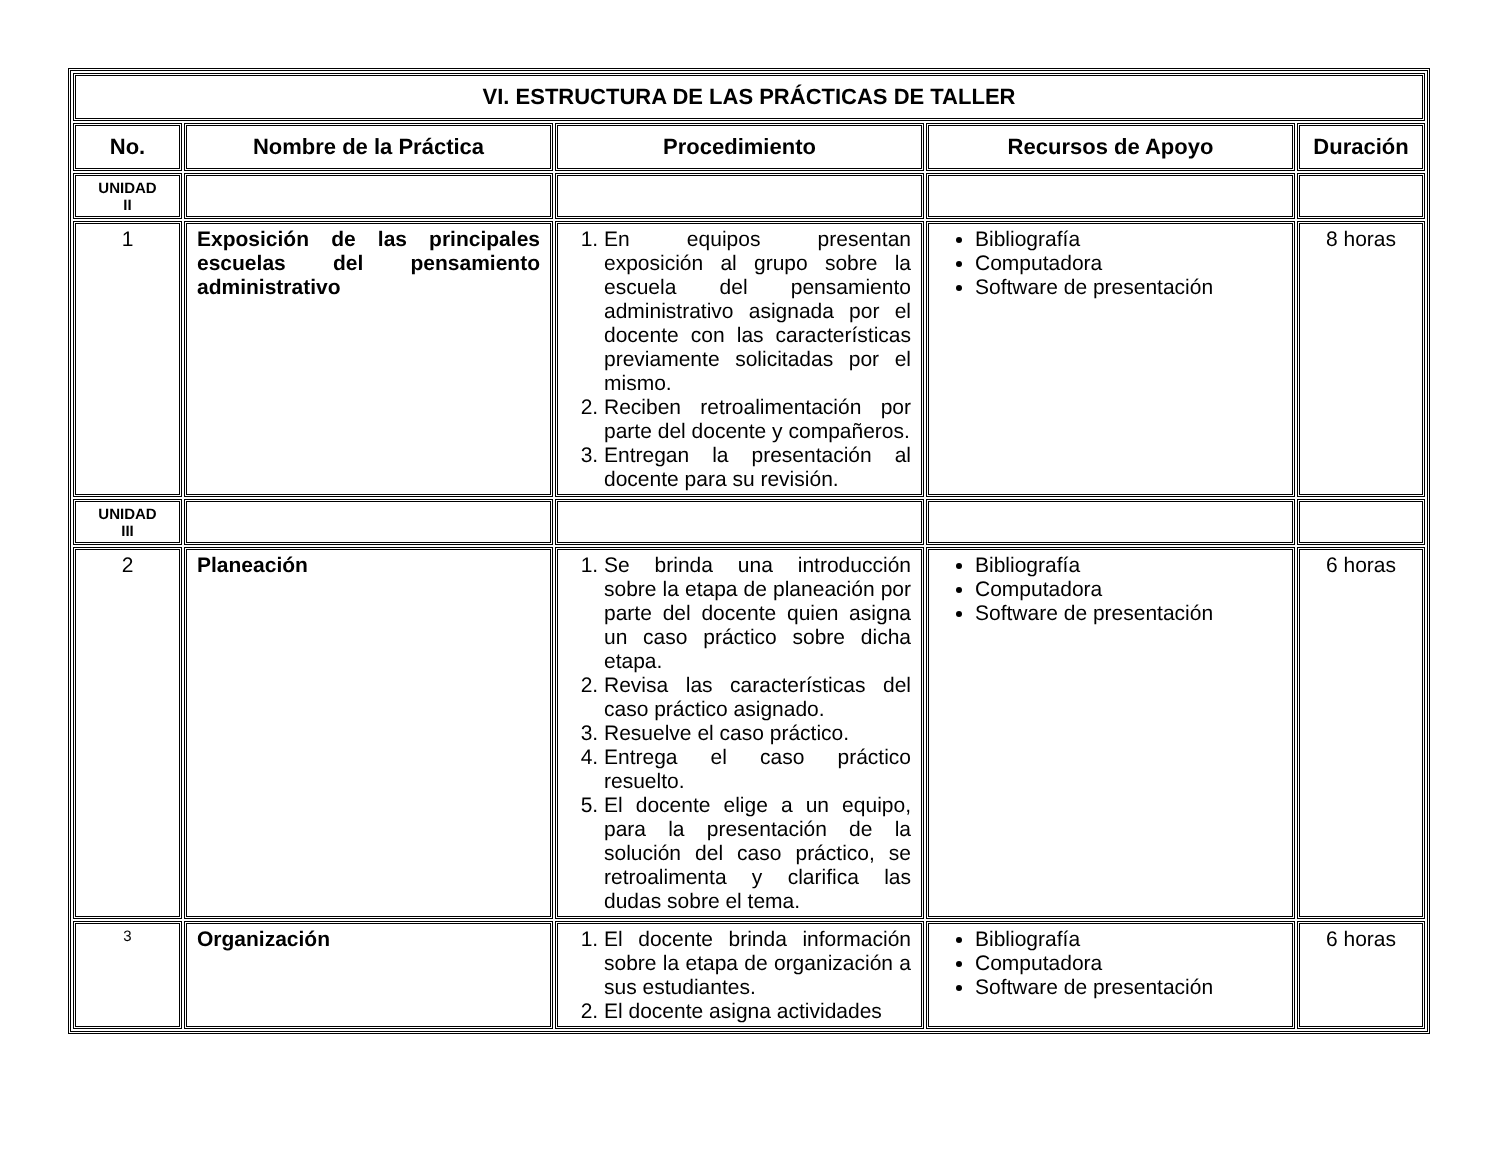| VI. ESTRUCTURA DE LAS PRÁCTICAS DE TALLER | | | | |
| --- | --- | --- | --- | --- |
| No. | Nombre de la Práctica | Procedimiento | Recursos de Apoyo | Duración |
| UNIDAD II | | | | |
| 1 | Exposición de las principales escuelas del pensamiento administrativo | 1. En equipos presentan exposición al grupo sobre la escuela del pensamiento administrativo asignada por el docente con las características previamente solicitadas por el mismo. 2. Reciben retroalimentación por parte del docente y compañeros. 3. Entregan la presentación al docente para su revisión. | Bibliografía Computadora Software de presentación | 8 horas |
| UNIDAD III | | | | |
| 2 | Planeación | 1. Se brinda una introducción sobre la etapa de planeación por parte del docente quien asigna un caso práctico sobre dicha etapa. 2. Revisa las características del caso práctico asignado. 3. Resuelve el caso práctico. 4. Entrega el caso práctico resuelto. 5. El docente elige a un equipo, para la presentación de la solución del caso práctico, se retroalimenta y clarifica las dudas sobre el tema. | Bibliografía Computadora Software de presentación | 6 horas |
| 3 | Organización | 1. El docente brinda información sobre la etapa de organización a sus estudiantes. 2. El docente asigna actividades | Bibliografía Computadora Software de presentación | 6 horas |